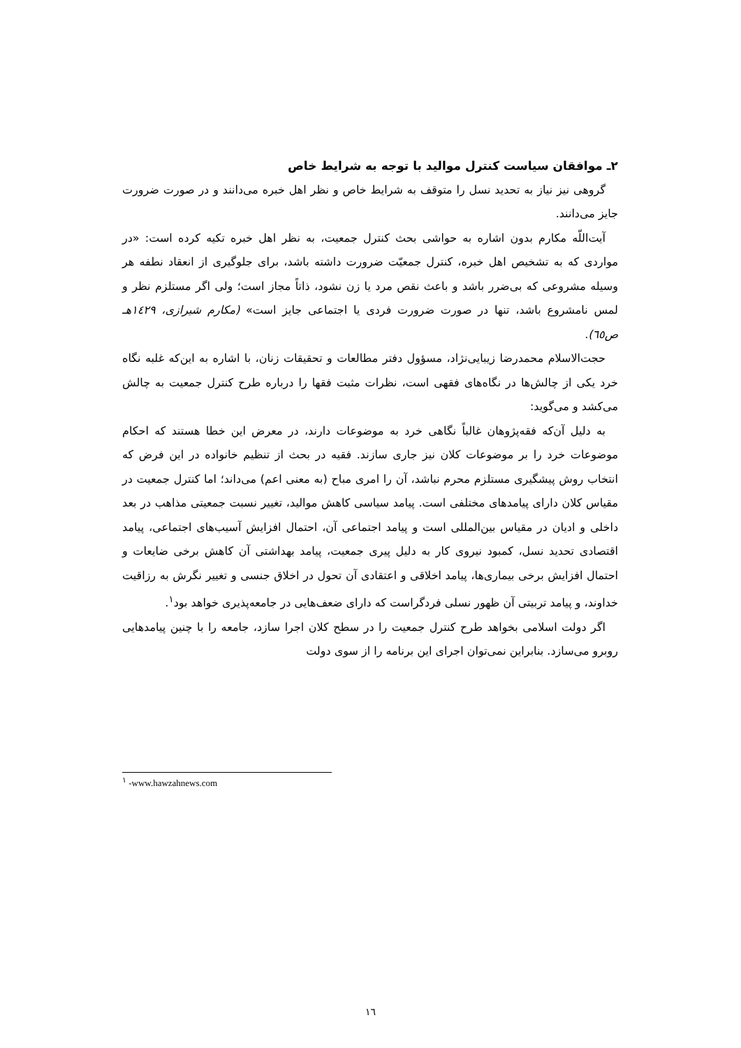۲ـ موافقان سیاست کنترل موالید با توجه به شرایط خاص
گروهی نیز نیاز به تحدید نسل را متوقف به شرایط خاص و نظر اهل خبره می‌دانند و در صورت ضرورت جایز می‌دانند.
آیت‌اللّه مکارم بدون اشاره به حواشی بحث کنترل جمعیت، به نظر اهل خبره تکیه کرده است: «در مواردی که به تشخیص اهل خبره، کنترل جمعیّت ضرورت داشته باشد، برای جلوگیری از انعقاد نطفه هر وسیله مشروعی که بی‌ضرر باشد و باعث نقص مرد یا زن نشود، ذاتاً مجاز است؛ ولی اگر مستلزم نظر و لمس نامشروع باشد، تنها در صورت ضرورت فردی یا اجتماعی جایز است» (مکارم شیرازی، ۱٤۲۹هـ ص٦٥).
حجت‌الاسلام محمدرضا زیبایی‌نژاد، مسؤول دفتر مطالعات و تحقیقات زنان، با اشاره به این‌که غلبه نگاه خرد یکی از چالش‌ها در نگاه‌های فقهی است، نظرات مثبت فقها را درباره طرح کنترل جمعیت به چالش می‌کشد و می‌گوید:
به دلیل آن‌که فقه‌پژوهان غالباً نگاهی خرد به موضوعات دارند، در معرض این خطا هستند که احکام موضوعات خرد را بر موضوعات کلان نیز جاری سازند. فقیه در بحث از تنظیم خانواده در این فرض که انتخاب روش پیشگیری مستلزم محرم نباشد، آن را امری مباح (به معنی اعم) می‌داند؛ اما کنترل جمعیت در مقیاس کلان دارای پیامدهای مختلفی است. پیامد سیاسی کاهش موالید، تغییر نسبت جمعیتی مذاهب در بعد داخلی و ادیان در مقیاس بین‌المللی است و پیامد اجتماعی آن، احتمال افزایش آسیب‌های اجتماعی، پیامد اقتصادی تحدید نسل، کمبود نیروی کار به دلیل پیری جمعیت، پیامد بهداشتی آن کاهش برخی ضایعات و احتمال افزایش برخی بیماری‌ها، پیامد اخلاقی و اعتقادی آن تحول در اخلاق جنسی و تغییر نگرش به رزاقیت خداوند، و پیامد تربیتی آن ظهور نسلی فردگراست که دارای ضعف‌هایی در جامعه‌پذیری خواهد بود<sup>۱</sup>.
اگر دولت اسلامی بخواهد طرح کنترل جمعیت را در سطح کلان اجرا سازد، جامعه را با چنین پیامدهایی روبرو می‌سازد. بنابراین نمی‌توان اجرای این برنامه را از سوی دولت
<sup>۱</sup> -www.hawzahnews.com
۱٦